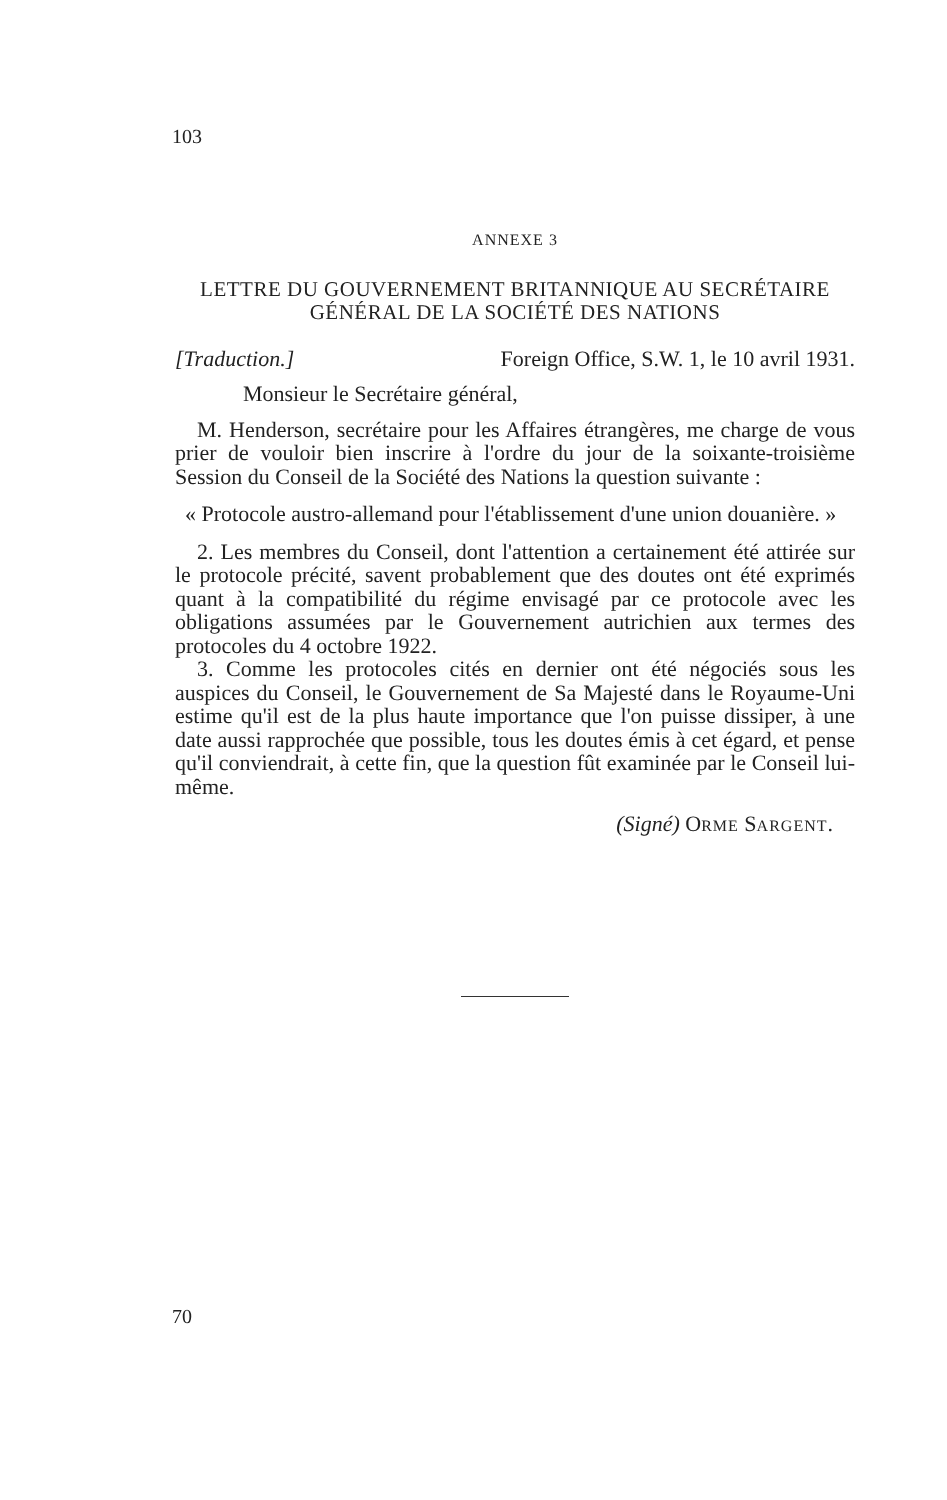103
ANNEXE 3
LETTRE DU GOUVERNEMENT BRITANNIQUE AU SECRÉTAIRE GÉNÉRAL DE LA SOCIÉTÉ DES NATIONS
[Traduction.] Foreign Office, S.W. 1, le 10 avril 1931.
Monsieur le Secrétaire général,
M. Henderson, secrétaire pour les Affaires étrangères, me charge de vous prier de vouloir bien inscrire à l'ordre du jour de la soixante-troisième Session du Conseil de la Société des Nations la question suivante :
« Protocole austro-allemand pour l'établissement d'une union douanière. »
2. Les membres du Conseil, dont l'attention a certainement été attirée sur le protocole précité, savent probablement que des doutes ont été exprimés quant à la compatibilité du régime envisagé par ce protocole avec les obligations assumées par le Gouvernement autrichien aux termes des protocoles du 4 octobre 1922.
3. Comme les protocoles cités en dernier ont été négociés sous les auspices du Conseil, le Gouvernement de Sa Majesté dans le Royaume-Uni estime qu'il est de la plus haute importance que l'on puisse dissiper, à une date aussi rapprochée que possible, tous les doutes émis à cet égard, et pense qu'il conviendrait, à cette fin, que la question fût examinée par le Conseil lui-même.
(Signé) ORME SARGENT.
70